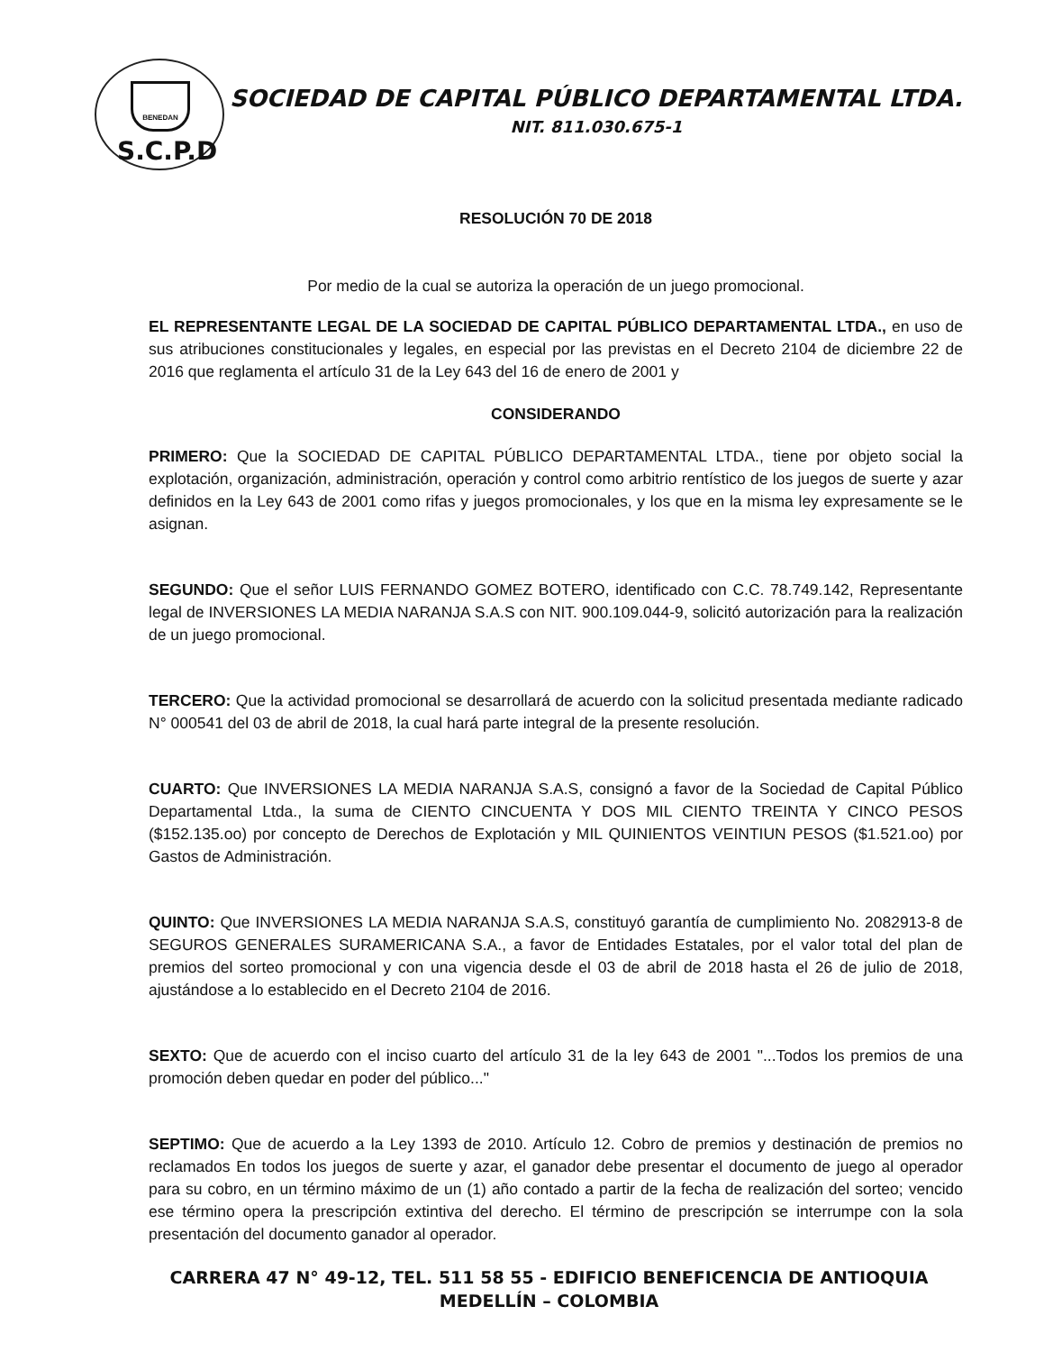BENEDAN
S.C.P.D
SOCIEDAD DE CAPITAL PÚBLICO DEPARTAMENTAL LTDA.
NIT. 811.030.675-1
RESOLUCIÓN 70 DE 2018
Por medio de la cual se autoriza la operación de un juego promocional.
EL REPRESENTANTE LEGAL DE LA SOCIEDAD DE CAPITAL PÚBLICO DEPARTAMENTAL LTDA., en uso de sus atribuciones constitucionales y legales, en especial por las previstas en el Decreto 2104 de diciembre 22 de 2016 que reglamenta el artículo 31 de la Ley 643 del 16 de enero de 2001 y
CONSIDERANDO
PRIMERO: Que la SOCIEDAD DE CAPITAL PÚBLICO DEPARTAMENTAL LTDA., tiene por objeto social la explotación, organización, administración, operación y control como arbitrio rentístico de los juegos de suerte y azar definidos en la Ley 643 de 2001 como rifas y juegos promocionales, y los que en la misma ley expresamente se le asignan.
SEGUNDO: Que el señor LUIS FERNANDO GOMEZ BOTERO, identificado con C.C. 78.749.142, Representante legal de INVERSIONES LA MEDIA NARANJA S.A.S con NIT. 900.109.044-9, solicitó autorización para la realización de un juego promocional.
TERCERO: Que la actividad promocional se desarrollará de acuerdo con la solicitud presentada mediante radicado N° 000541 del 03 de abril de 2018, la cual hará parte integral de la presente resolución.
CUARTO: Que INVERSIONES LA MEDIA NARANJA S.A.S, consignó a favor de la Sociedad de Capital Público Departamental Ltda., la suma de CIENTO CINCUENTA Y DOS MIL CIENTO TREINTA Y CINCO PESOS ($152.135.oo) por concepto de Derechos de Explotación y MIL QUINIENTOS VEINTIUN PESOS ($1.521.oo) por Gastos de Administración.
QUINTO: Que INVERSIONES LA MEDIA NARANJA S.A.S, constituyó garantía de cumplimiento No. 2082913-8 de SEGUROS GENERALES SURAMERICANA S.A., a favor de Entidades Estatales, por el valor total del plan de premios del sorteo promocional y con una vigencia desde el 03 de abril de 2018 hasta el 26 de julio de 2018, ajustándose a lo establecido en el Decreto 2104 de 2016.
SEXTO: Que de acuerdo con el inciso cuarto del artículo 31 de la ley 643 de 2001 "...Todos los premios de una promoción deben quedar en poder del público..."
SEPTIMO: Que de acuerdo a la Ley 1393 de 2010. Artículo 12. Cobro de premios y destinación de premios no reclamados En todos los juegos de suerte y azar, el ganador debe presentar el documento de juego al operador para su cobro, en un término máximo de un (1) año contado a partir de la fecha de realización del sorteo; vencido ese término opera la prescripción extintiva del derecho. El término de prescripción se interrumpe con la sola presentación del documento ganador al operador.
CARRERA 47 N° 49-12, TEL. 511 58 55 - EDIFICIO BENEFICENCIA DE ANTIOQUIA
MEDELLÍN – COLOMBIA